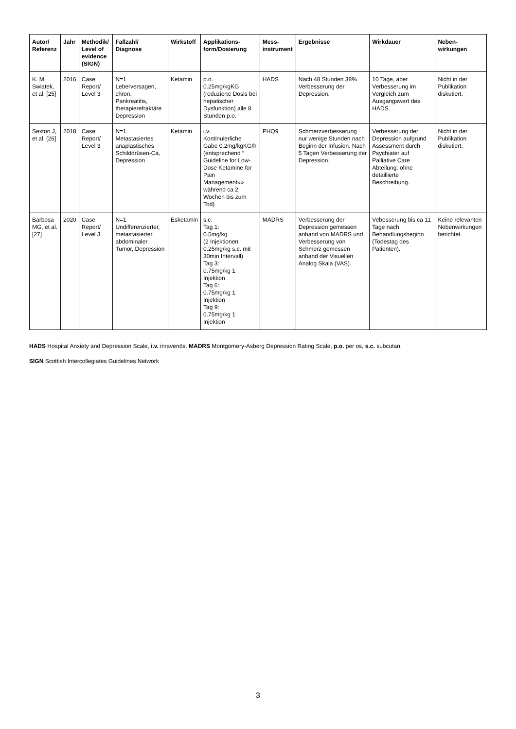| Autor/ Referenz | Jahr | Methodik/ Level of evidence (SIGN) | Fallzahl/ Diagnose | Wirkstoff | Applikations-form/Dosierung | Mess-instrument | Ergebnisse | Wirkdauer | Neben-wirkungen |
| --- | --- | --- | --- | --- | --- | --- | --- | --- | --- |
| K. M. Swiatek, et al. [25] | 2016 | Case Report/ Level 3 | N=1 Leberversagen, chron. Pankreatitis, therapierefraktäre Depression | Ketamin | p.o. 0.25mg/kgKG (reduzierte Dosis bei hepatischer Dysfunktion) alle 8 Stunden p.o. | HADS | Nach 48 Stunden 38% Verbesserung der Depression. | 10 Tage, aber Verbesserung im Vergleich zum Ausgangswert des HADS. | Nicht in der Publikation diskutiert. |
| Sexton J, et al. [26] | 2018 | Case Report/ Level 3 | N=1 Metastasiertes anaplastisches Schilddrüsen-Ca, Depression | Ketamin | i.v. Kontinuierliche Gabe 0.2mg/kgKG/h (entsprechend “ Guideline for Low-Dose Ketamine for Pain Management»» während ca 2 Wochen bis zum Tod) | PHQ9 | Schmerzverbesserung nur wenige Stunden nach Beginn der Infusion. Nach 5 Tagen Verbesserung der Depression. | Verbesserung der Depression aufgrund Assessment durch Psychiater auf Palliative Care Abteilung: ohne detaillierte Beschreibung. | Nicht in der Publikation diskutiert. |
| Barbosa MG, et al. [27] | 2020 | Case Report/ Level 3 | N=1 Undifferenzierter, metastasierter abdominaler Tumor, Depression | Esketamin | s.c. Tag 1: 0.5mg/kg (2 Injektionen 0.25mg/kg s.c. mit 30min Intervall) Tag 3: 0.75mg/kg 1 Injektion Tag 6: 0.75mg/kg 1 Injektion Tag 9: 0.75mg/kg 1 Injektion | MADRS | Verbesserung der Depression gemessen anhand von MADRS und Verbesserung von Schmerz gemessen anhand der Visuellen Analog Skala (VAS). | Vebesserung bis ca 11 Tage nach Behandlungsbeginn (Todestag des Patienten). | Keine relevanten Nebenwirkungen berichtet. |
HADS Hospital Anxiety and Depression Scale, i.v. inravenös, MADRS Montgomery-Asberg Depression Rating Scale, p.o. per os, s.c. subcutan,
SIGN Scottish Intercollegiates Guidelines Network
3